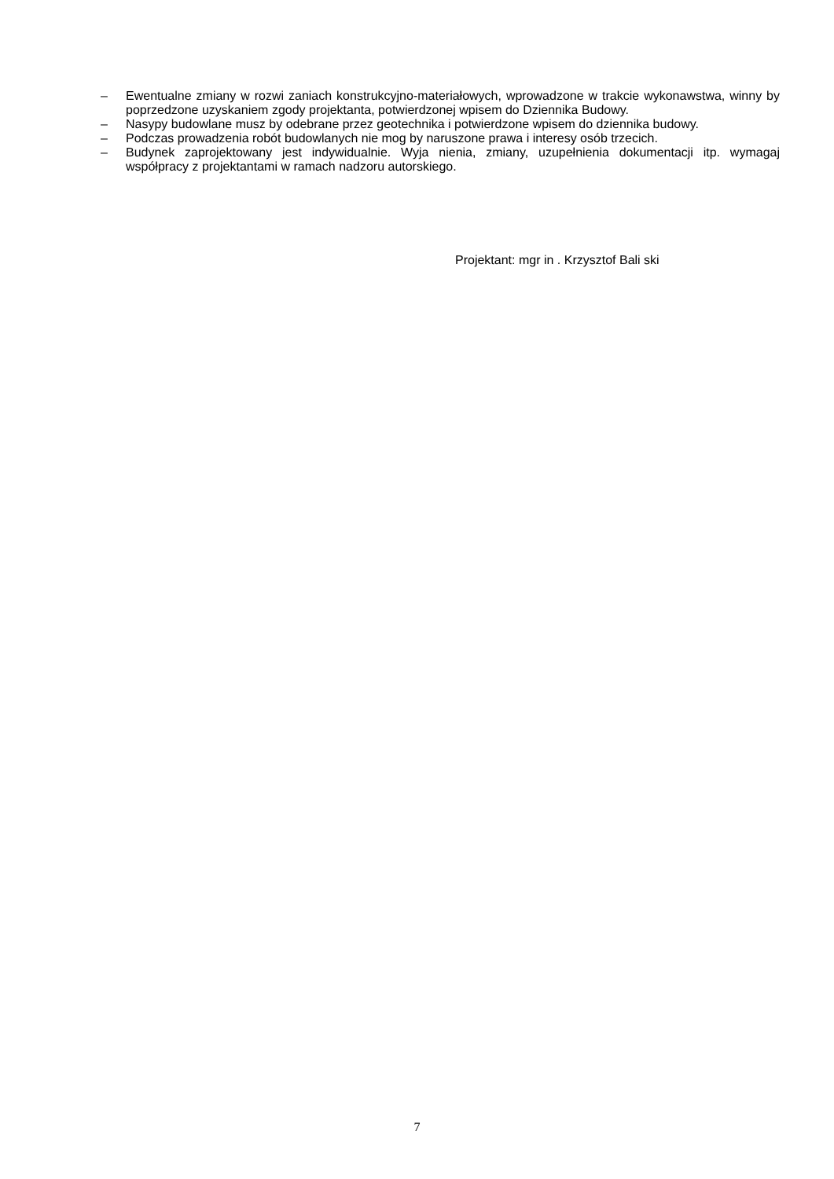– Ewentualne zmiany w rozwi zaniach konstrukcyjno-materiałowych, wprowadzone w trakcie wykonawstwa, winny by poprzedzone uzyskaniem zgody projektanta, potwierdzonej wpisem do Dziennika Budowy.
– Nasypy budowlane musz by odebrane przez geotechnika i potwierdzone wpisem do dziennika budowy.
– Podczas prowadzenia robót budowlanych nie mog by naruszone prawa i interesy osób trzecich.
– Budynek zaprojektowany jest indywidualnie. Wyja nienia, zmiany, uzupełnienia dokumentacji itp. wymagaj współpracy z projektantami w ramach nadzoru autorskiego.
Projektant: mgr in . Krzysztof Bali ski
7